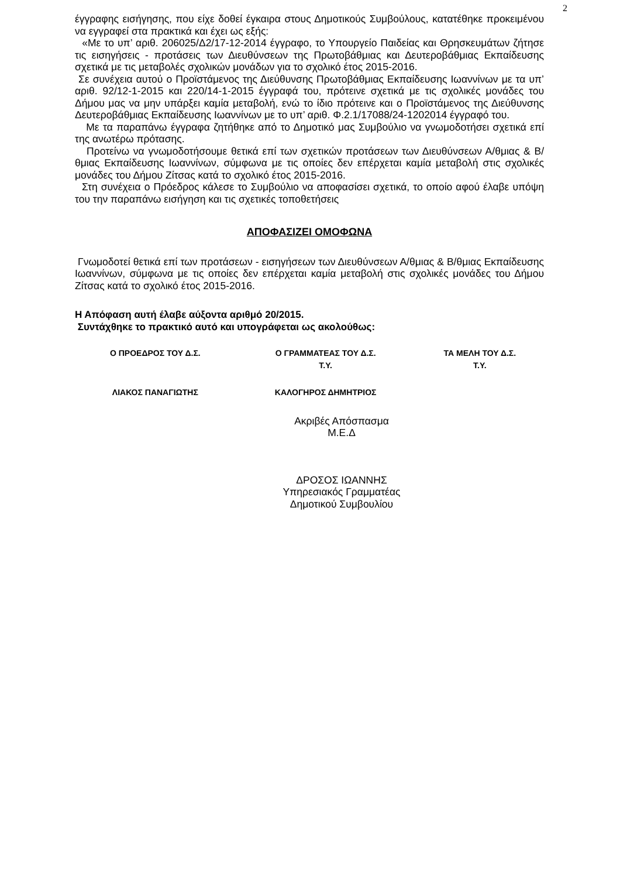2
έγγραφης εισήγησης, που είχε δοθεί έγκαιρα στους Δημοτικούς Συμβούλους, κατατέθηκε προκειμένου να εγγραφεί στα πρακτικά και έχει ως εξής:
«Με το υπ’ αριθ. 206025/Δ2/17-12-2014 έγγραφο, το Υπουργείο Παιδείας και Θρησκευμάτων ζήτησε τις εισηγήσεις - προτάσεις των Διευθύνσεων της Πρωτοβάθμιας και Δευτεροβάθμιας Εκπαίδευσης σχετικά με τις μεταβολές σχολικών μονάδων για το σχολικό έτος 2015-2016.
Σε συνέχεια αυτού ο Προϊστάμενος της Διεύθυνσης Πρωτοβάθμιας Εκπαίδευσης Ιωαννίνων με τα υπ’ αριθ. 92/12-1-2015 και 220/14-1-2015 έγγραφά του, πρότεινε σχετικά με τις σχολικές μονάδες του Δήμου μας να μην υπάρξει καμία μεταβολή, ενώ το ίδιο πρότεινε και ο Προϊστάμενος της Διεύθυνσης Δευτεροβάθμιας Εκπαίδευσης Ιωαννίνων με το υπ’ αριθ. Φ.2.1/17088/24-1202014 έγγραφό του.
Με τα παραπάνω έγγραφα ζητήθηκε από το Δημοτικό μας Συμβούλιο να γνωμοδοτήσει σχετικά επί της ανωτέρω πρότασης.
Προτείνω να γνωμοδοτήσουμε θετικά επί των σχετικών προτάσεων των Διευθύνσεων Α/θμιας & Β/θμιας Εκπαίδευσης Ιωαννίνων, σύμφωνα με τις οποίες δεν επέρχεται καμία μεταβολή στις σχολικές μονάδες του Δήμου Ζίτσας κατά το σχολικό έτος 2015-2016.
Στη συνέχεια ο Πρόεδρος κάλεσε το Συμβούλιο να αποφασίσει σχετικά, το οποίο αφού έλαβε υπόψη του την παραπάνω εισήγηση και τις σχετικές τοποθετήσεις
ΑΠΟΦΑΣΙΖΕΙ ΟΜΟΦΩΝΑ
Γνωμοδοτεί θετικά επί των προτάσεων - εισηγήσεων των Διευθύνσεων Α/θμιας & Β/θμιας Εκπαίδευσης Ιωαννίνων, σύμφωνα με τις οποίες δεν επέρχεται καμία μεταβολή στις σχολικές μονάδες του Δήμου Ζίτσας κατά το σχολικό έτος 2015-2016.
Η Απόφαση αυτή έλαβε αύξοντα αριθμό 20/2015.
Συντάχθηκε το πρακτικό αυτό και υπογράφεται ως ακολούθως:
| Ο ΠΡΟΕΔΡΟΣ ΤΟΥ Δ.Σ. | Ο ΓΡΑΜΜΑΤΕΑΣ ΤΟΥ Δ.Σ. Τ.Υ. | ΤΑ ΜΕΛΗ ΤΟΥ Δ.Σ. Τ.Υ. |
| ΛΙΑΚΟΣ ΠΑΝΑΓΙΩΤΗΣ | ΚΑΛΟΓΗΡΟΣ ΔΗΜΗΤΡΙΟΣ | |
Ακριβές Απόσπασμα
Μ.Ε.Δ
ΔΡΟΣΟΣ ΙΩΑΝΝΗΣ
Υπηρεσιακός Γραμματέας
Δημοτικού Συμβουλίου